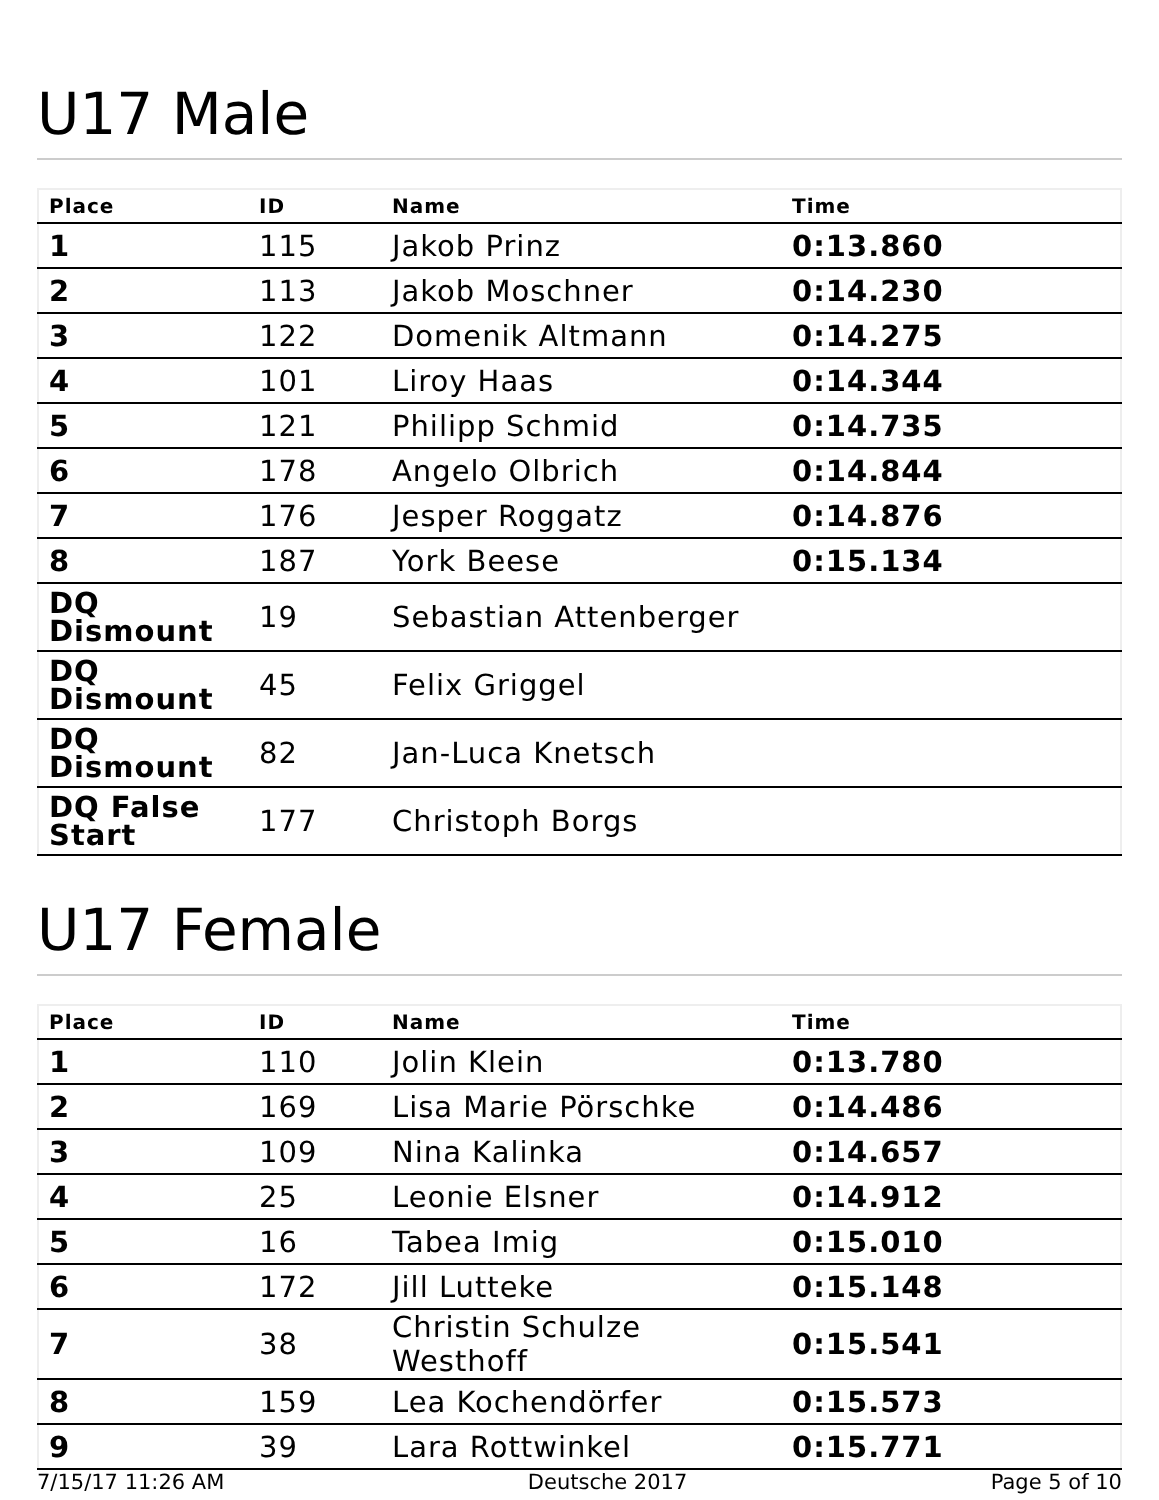U17 Male
| Place | ID | Name | Time |
| --- | --- | --- | --- |
| 1 | 115 | Jakob Prinz | 0:13.860 |
| 2 | 113 | Jakob Moschner | 0:14.230 |
| 3 | 122 | Domenik Altmann | 0:14.275 |
| 4 | 101 | Liroy Haas | 0:14.344 |
| 5 | 121 | Philipp Schmid | 0:14.735 |
| 6 | 178 | Angelo Olbrich | 0:14.844 |
| 7 | 176 | Jesper Roggatz | 0:14.876 |
| 8 | 187 | York Beese | 0:15.134 |
| DQ Dismount | 19 | Sebastian Attenberger | |
| DQ Dismount | 45 | Felix Griggel | |
| DQ Dismount | 82 | Jan-Luca Knetsch | |
| DQ False Start | 177 | Christoph Borgs | |
U17 Female
| Place | ID | Name | Time |
| --- | --- | --- | --- |
| 1 | 110 | Jolin Klein | 0:13.780 |
| 2 | 169 | Lisa Marie Pörschke | 0:14.486 |
| 3 | 109 | Nina Kalinka | 0:14.657 |
| 4 | 25 | Leonie Elsner | 0:14.912 |
| 5 | 16 | Tabea Imig | 0:15.010 |
| 6 | 172 | Jill Lutteke | 0:15.148 |
| 7 | 38 | Christin Schulze Westhoff | 0:15.541 |
| 8 | 159 | Lea Kochendörfer | 0:15.573 |
| 9 | 39 | Lara Rottwinkel | 0:15.771 |
7/15/17 11:26 AM Deutsche 2017 Page 5 of 10